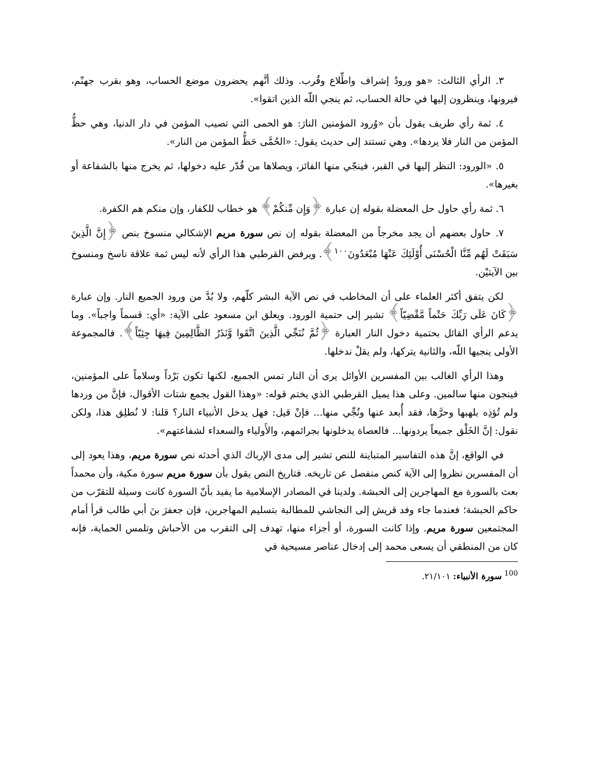٣. الرأي الثالث: «هو ورودُ إشراف واطِّلاع وقُرب. وذلك أنَّهم يحضرون موضع الحساب، وهو بقرب جهنّم، فيرونها، وينظرون إليها في حالة الحساب، ثم ينجي اللّه الذين اتقوا».
٤. ثمة رأي طريف يقول بأن «وُرود المؤمنين النارَ: هو الحمى التي تصيب المؤمن في دار الدنيا، وهي حظُّ المؤمن من النار فلا يردها». وهي تستند إلى حديث يقول: «الحُمَّى حَظُّ المؤمن من النار».
٥. «الورود: النظر إليها في القبر، فينجّي منها الفائز، ويصلاها من قُدّر عليه دخولها، ثم يخرج منها بالشفاعة أو بغيرها».
٦. ثمة رأي حاول حل المعضلة بقوله إن عبارة ﴿وَإِن مِّنكُمْ﴾ هو خطاب للكفار، وإن منكم هم الكفرة.
٧. حاول بعضهم أن يجد مخرجاً من المعضلة بقوله إن نص سورة مريم الإشكالي منسوخ بنص ﴿إِنَّ الَّذِينَ سَبَقَتْ لَهُم مِّنَّا الْحُسْنَى أُوْلَئِكَ عَنْهَا مُبْعَدُونَ<sup>١٠٠</sup>﴾. ويرفض القرطبي هذا الرأي لأنه ليس ثمة علاقة ناسخ ومنسوخ بين الآيتيْن.
لكن يتفق أكثر العلماء على أن المخاطب في نص الآية البشر كلّهم، ولا بُدَّ من ورود الجميع النار. وإن عبارة ﴿كَانَ عَلَى رَبِّكَ حَتْماً مَّقْضِيّاً﴾ تشير إلى حتمية الورود. ويعلق ابن مسعود على الآية: «أي: قسماً واجباً». وما يدعم الرأي القائل بحتمية دخول النار العبارة ﴿ثُمَّ نُنَجِّي الَّذِينَ اتَّقَوا وَّنَذَرُ الظَّالِمِينَ فِيهَا جِثِيّاً﴾. فالمجموعة الأولى ينجيها اللّه، والثانية يتركها، ولم يقلْ ندخلها.
وهذا الرأي الغالب بين المفسرين الأوائل يرى أن النار تمس الجميع، لكنها تكون بَرْداً وسلاماً على المؤمنين، فينجون منها سالمين. وعلى هذا يميل القرطبي الذي يختم قوله: «وهذا القول يجمع شتات الأقوال، فإنَّ من وردها ولم تُؤذِه بلهبها وحرَّها، فقد أُبعد عنها ونُجِّي منها... فإنْ قيل: فهل يدخل الأنبياء النار؟ قلنا: لا نُطلِق هذا، ولكن نقول: إنَّ الخَلْق جميعاً يردونها... فالعصاة يدخلونها بجرائمهم، والأَولياء والسعداء لشفاعتهم».
في الواقع، إنَّ هذه التفاسير المتباينة للنص تشير إلى مدى الإرباك الذي أحدثه نص سورة مريم، وهذا يعود إلى أن المفسرين نظروا إلى الآية كنص منفصل عن تاريخه. فتاريخ النص يقول بأن سورة مريم سورة مكية، وأن محمداً بعث بالسورة مع المهاجرين إلى الحبشة. ولدينا في المصادر الإسلامية ما يفيد بأنّ السورة كانت وسيلة للتقرّب من حاكم الحبشة؛ فعندما جاء وفد قريش إلى النجاشي للمطالبة بتسليم المهاجرين، فإن جعفرَ بنَ أبي طالب قرأ أمام المجتمعين سورة مريم. وإذا كانت السورة، أو أجزاء منها، تهدف إلى التقرب من الأحباش وتلمس الحماية، فإنه كان من المنطقي أن يسعى محمد إلى إدخال عناصر مسيحية في
<sup>100</sup> سورة الأنبياء: ٢١/١٠١.